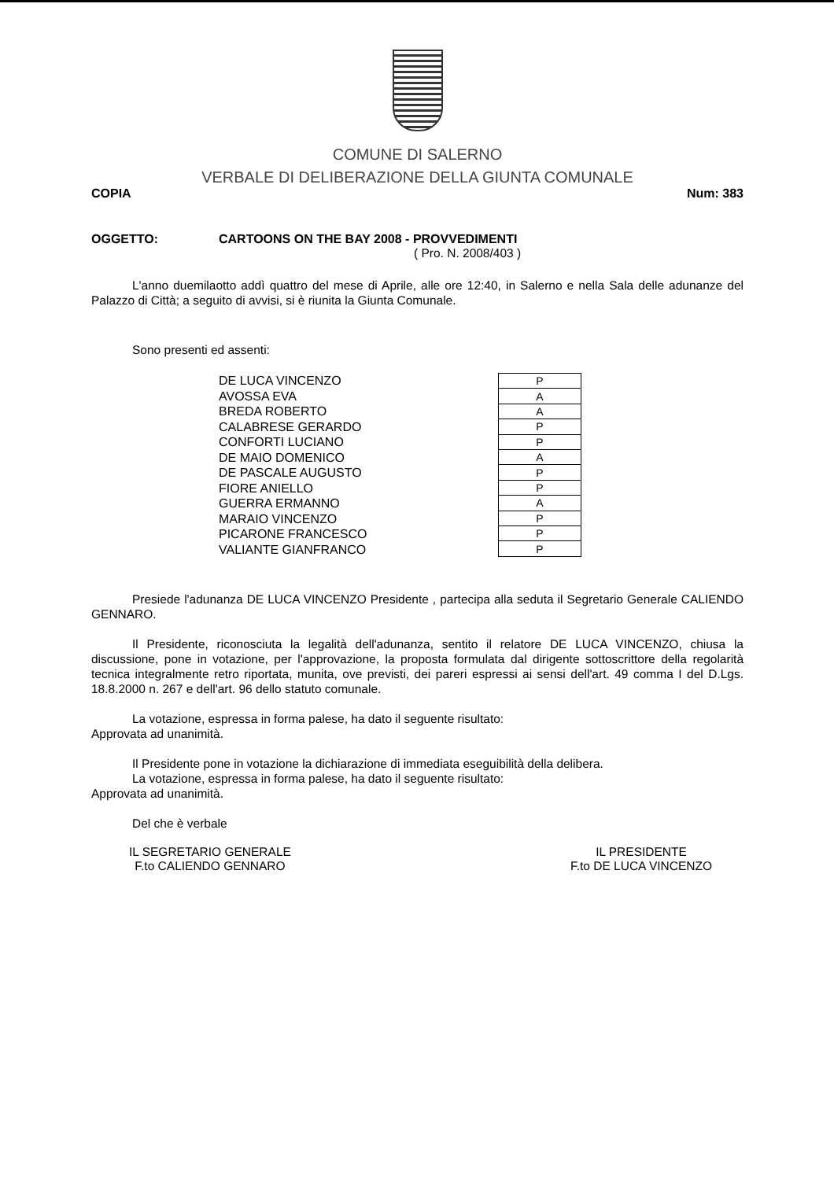COMUNE DI SALERNO
VERBALE DI DELIBERAZIONE DELLA GIUNTA COMUNALE
COPIA Num: 383
OGGETTO: CARTOONS ON THE BAY 2008 - PROVVEDIMENTI
( Pro. N. 2008/403 )
L'anno duemilaotto addì quattro del mese di Aprile, alle ore 12:40, in Salerno e nella Sala delle adunanze del Palazzo di Città; a seguito di avvisi, si è riunita la Giunta Comunale.
Sono presenti ed assenti:
DE LUCA VINCENZO
AVOSSA EVA
BREDA ROBERTO
CALABRESE GERARDO
CONFORTI LUCIANO
DE MAIO DOMENICO
DE PASCALE AUGUSTO
FIORE ANIELLO
GUERRA ERMANNO
MARAIO VINCENZO
PICARONE FRANCESCO
VALIANTE GIANFRANCO
| P |
| A |
| A |
| P |
| P |
| A |
| P |
| P |
| A |
| P |
| P |
| P |
Presiede l'adunanza DE LUCA VINCENZO Presidente , partecipa alla seduta il Segretario Generale CALIENDO GENNARO.
Il Presidente, riconosciuta la legalità dell'adunanza, sentito il relatore DE LUCA VINCENZO, chiusa la discussione, pone in votazione, per l'approvazione, la proposta formulata dal dirigente sottoscrittore della regolarità tecnica integralmente retro riportata, munita, ove previsti, dei pareri espressi ai sensi dell'art. 49 comma I del D.Lgs. 18.8.2000 n. 267 e dell'art. 96 dello statuto comunale.
La votazione, espressa in forma palese, ha dato il seguente risultato:
Approvata ad unanimità.
Il Presidente pone in votazione la dichiarazione di immediata eseguibilità della delibera.
La votazione, espressa in forma palese, ha dato il seguente risultato:
Approvata ad unanimità.
Del che è verbale
IL SEGRETARIO GENERALE
F.to CALIENDO GENNARO
IL PRESIDENTE
F.to DE LUCA VINCENZO